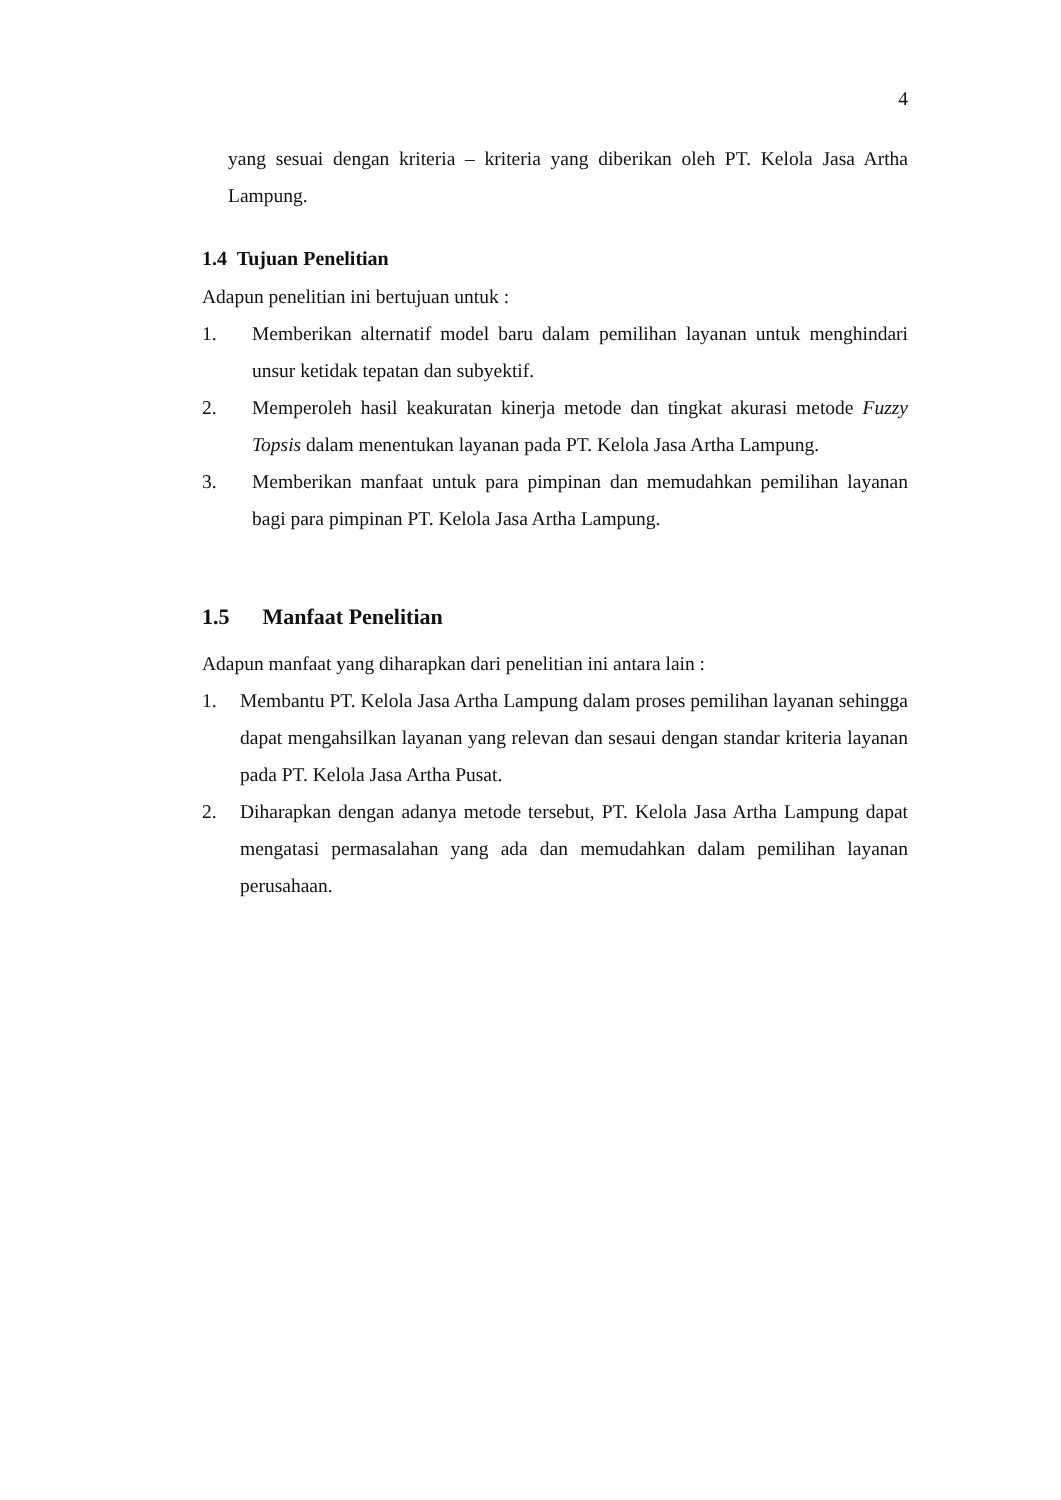4
yang sesuai dengan kriteria – kriteria yang diberikan oleh PT. Kelola Jasa Artha Lampung.
1.4 Tujuan Penelitian
Adapun penelitian ini bertujuan untuk :
1. Memberikan alternatif model baru dalam pemilihan layanan untuk menghindari unsur ketidak tepatan dan subyektif.
2. Memperoleh hasil keakuratan kinerja metode dan tingkat akurasi metode Fuzzy Topsis dalam menentukan layanan pada PT. Kelola Jasa Artha Lampung.
3. Memberikan manfaat untuk para pimpinan dan memudahkan pemilihan layanan bagi para pimpinan PT. Kelola Jasa Artha Lampung.
1.5 Manfaat Penelitian
Adapun manfaat yang diharapkan dari penelitian ini antara lain :
1. Membantu PT. Kelola Jasa Artha Lampung dalam proses pemilihan layanan sehingga dapat mengahsilkan layanan yang relevan dan sesaui dengan standar kriteria layanan pada PT. Kelola Jasa Artha Pusat.
2. Diharapkan dengan adanya metode tersebut, PT. Kelola Jasa Artha Lampung dapat mengatasi permasalahan yang ada dan memudahkan dalam pemilihan layanan perusahaan.